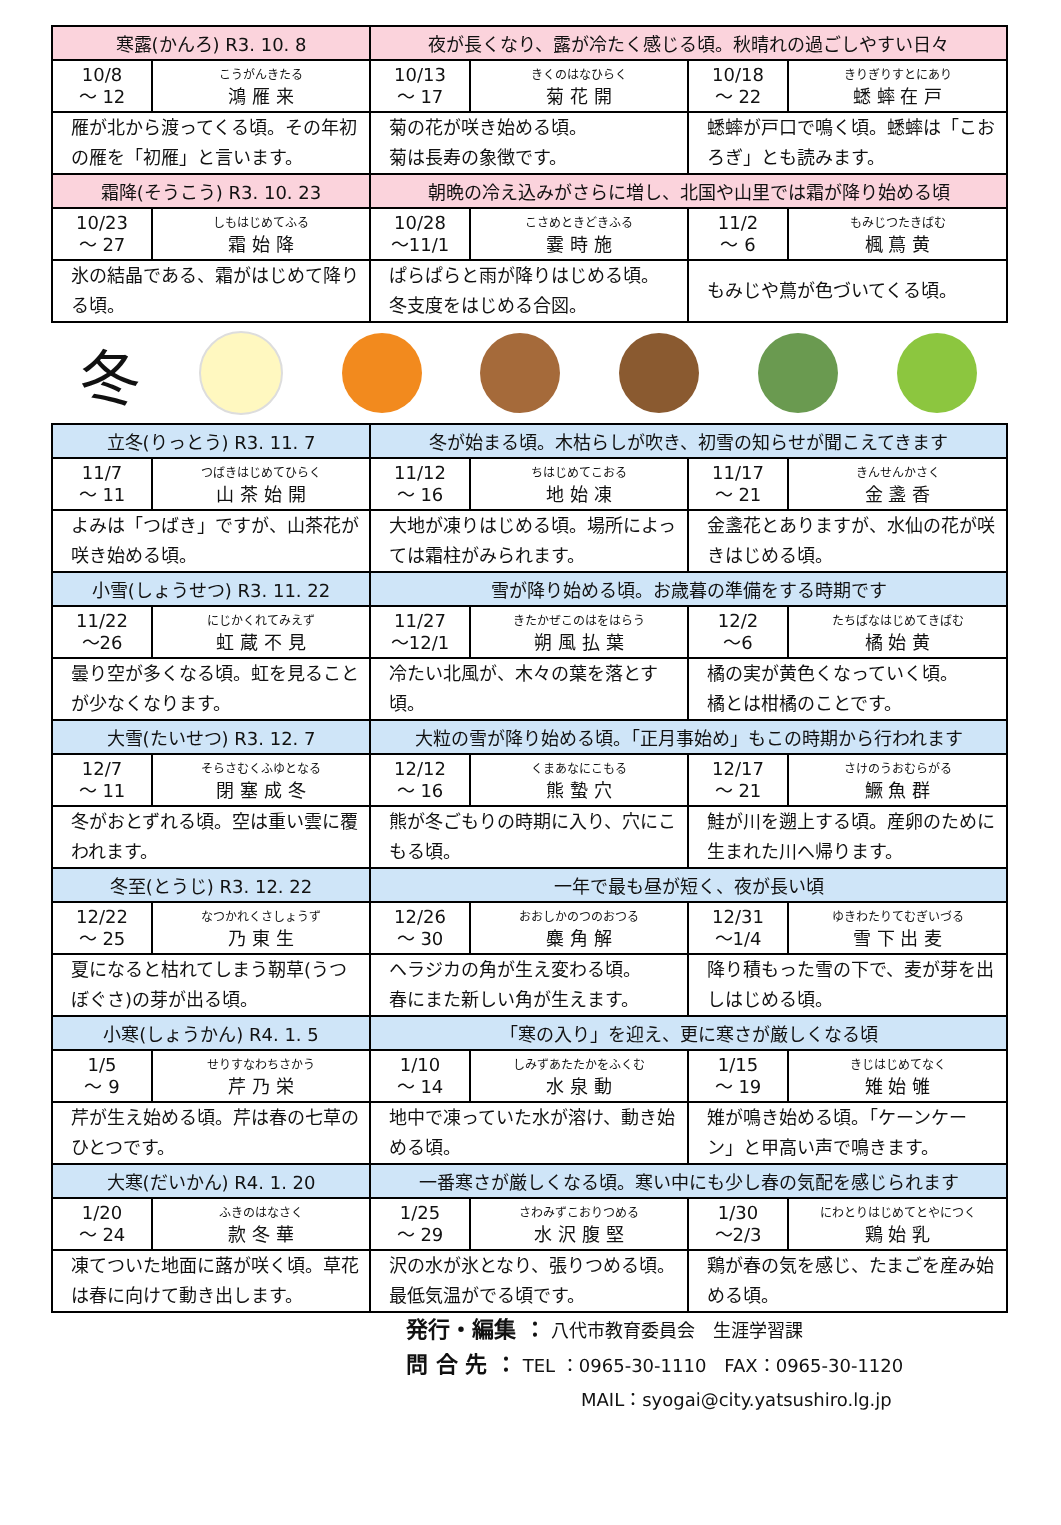| 寒露(かんろ) R3. 10. 8 | | 夜が長くなり、露が冷たく感じる頃。秋晴れの過ごしやすい日々 | | | |
| --- | --- | --- | --- | --- | --- |
| 10/8 ～ 12 | こうがんきたる 鴻 雁 来 | 10/13 ～ 17 | きくのはなひらく 菊 花 開 | 10/18 ～ 22 | きりぎりすとにあり 蟋 蟀 在 戸 |
| 雁が北から渡ってくる頃。その年初の雁を「初雁」と言います。 | | 菊の花が咲き始める頃。 菊は長寿の象徴です。 | | 蟋蟀が戸口で鳴く頃。蟋蟀は「こおろぎ」とも読みます。 | |
| 霜降(そうこう) R3. 10. 23 | | 朝晩の冷え込みがさらに増し、北国や山里では霜が降り始める頃 | | | |
| 10/23 ～ 27 | しもはじめてふる 霜 始 降 | 10/28 ～11/1 | こさめときどきふる 霎 時 施 | 11/2 ～ 6 | もみじつたきばむ 楓 蔦 黄 |
| 氷の結晶である、霜がはじめて降りる頃。 | | ぱらぱらと雨が降りはじめる頃。 冬支度をはじめる合図。 | | もみじや蔦が色づいてくる頃。 | |
冬
| 立冬(りっとう) R3. 11. 7 | | 冬が始まる頃。木枯らしが吹き、初雪の知らせが聞こえてきます | | | |
| --- | --- | --- | --- | --- | --- |
| 11/7 ～ 11 | つばきはじめてひらく 山 茶 始 開 | 11/12 ～ 16 | ちはじめてこおる 地 始 凍 | 11/17 ～ 21 | きんせんかさく 金 盞 香 |
| よみは「つばき」ですが、山茶花が咲き始める頃。 | | 大地が凍りはじめる頃。場所によっては霜柱がみられます。 | | 金盞花とありますが、水仙の花が咲きはじめる頃。 | |
| 小雪(しょうせつ) R3. 11. 22 | | 雪が降り始める頃。お歳暮の準備をする時期です | | | |
| 11/22 ～26 | にじかくれてみえず 虹 蔵 不 見 | 11/27 ～12/1 | きたかぜこのはをはらう 朔 風 払 葉 | 12/2 ～6 | たちばなはじめてきばむ 橘 始 黄 |
| 曇り空が多くなる頃。虹を見ることが少なくなります。 | | 冷たい北風が、木々の葉を落とす頃。 | | 橘の実が黄色くなっていく頃。 橘とは柑橘のことです。 | |
| 大雪(たいせつ) R3. 12. 7 | | 大粒の雪が降り始める頃。「正月事始め」もこの時期から行われます | | | |
| 12/7 ～ 11 | そらさむくふゆとなる 閉 塞 成 冬 | 12/12 ～ 16 | くまあなにこもる 熊 蟄 穴 | 12/17 ～ 21 | さけのうおむらがる 鱖 魚 群 |
| 冬がおとずれる頃。空は重い雲に覆われます。 | | 熊が冬ごもりの時期に入り、穴にこもる頃。 | | 鮭が川を遡上する頃。産卵のために生まれた川へ帰ります。 | |
| 冬至(とうじ) R3. 12. 22 | | 一年で最も昼が短く、夜が長い頃 | | | |
| 12/22 ～ 25 | なつかれくさしょうず 乃 東 生 | 12/26 ～ 30 | おおしかのつのおつる 麋 角 解 | 12/31 ～1/4 | ゆきわたりてむぎいづる 雪 下 出 麦 |
| 夏になると枯れてしまう靭草(うつぼぐさ)の芽が出る頃。 | | ヘラジカの角が生え変わる頃。 春にまた新しい角が生えます。 | | 降り積もった雪の下で、麦が芽を出しはじめる頃。 | |
| 小寒(しょうかん) R4. 1. 5 | | 「寒の入り」を迎え、更に寒さが厳しくなる頃 | | | |
| 1/5 ～ 9 | せりすなわちさかう 芹 乃 栄 | 1/10 ～ 14 | しみずあたたかをふくむ 水 泉 動 | 1/15 ～ 19 | きじはじめてなく 雉 始 雊 |
| 芹が生え始める頃。芹は春の七草のひとつです。 | | 地中で凍っていた水が溶け、動き始める頃。 | | 雉が鳴き始める頃。「ケーンケーン」と甲高い声で鳴きます。 | |
| 大寒(だいかん) R4. 1. 20 | | 一番寒さが厳しくなる頃。寒い中にも少し春の気配を感じられます | | | |
| 1/20 ～ 24 | ふきのはなさく 款 冬 華 | 1/25 ～ 29 | さわみずこおりつめる 水 沢 腹 堅 | 1/30 ～2/3 | にわとりはじめてとやにつく 鶏 始 乳 |
| 凍てついた地面に蕗が咲く頃。草花は春に向けて動き出します。 | | 沢の水が氷となり、張りつめる頃。最低気温がでる頃です。 | | 鶏が春の気を感じ、たまごを産み始める頃。 | |
発行・編集 ： 八代市教育委員会　生涯学習課
問 合 先 ： TEL ：0965-30-1110　FAX：0965-30-1120
MAIL：syogai@city.yatsushiro.lg.jp